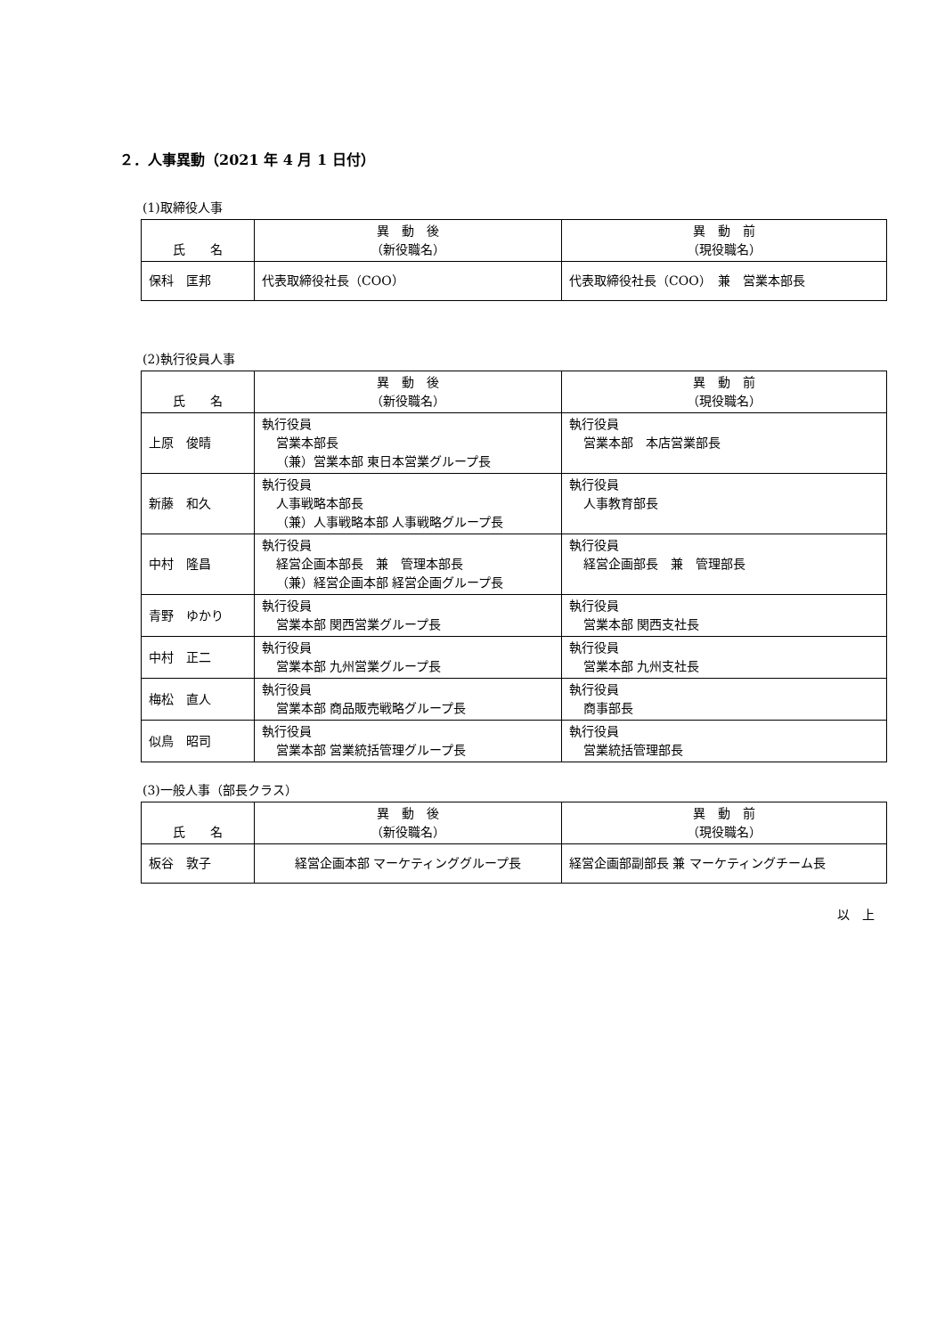２．人事異動（2021 年 4 月 1 日付）
(1)取締役人事
| 氏 名 | 異 動 後 （新役職名） | 異 動 前 （現役職名） |
| --- | --- | --- |
| 保科 匡邦 | 代表取締役社長（COO） | 代表取締役社長（COO） 兼 営業本部長 |
(2)執行役員人事
| 氏 名 | 異 動 後 （新役職名） | 異 動 前 （現役職名） |
| --- | --- | --- |
| 上原 俊晴 | 執行役員 営業本部長 （兼）営業本部 東日本営業グループ長 | 執行役員 営業本部 本店営業部長 |
| 新藤 和久 | 執行役員 人事戦略本部長 （兼）人事戦略本部 人事戦略グループ長 | 執行役員 人事教育部長 |
| 中村 隆昌 | 執行役員 経営企画本部長 兼 管理本部長 （兼）経営企画本部 経営企画グループ長 | 執行役員 経営企画部長 兼 管理部長 |
| 青野 ゆかり | 執行役員 営業本部 関西営業グループ長 | 執行役員 営業本部 関西支社長 |
| 中村 正二 | 執行役員 営業本部 九州営業グループ長 | 執行役員 営業本部 九州支社長 |
| 梅松 直人 | 執行役員 営業本部 商品販売戦略グループ長 | 執行役員 商事部長 |
| 似鳥 昭司 | 執行役員 営業本部 営業統括管理グループ長 | 執行役員 営業統括管理部長 |
(3)一般人事（部長クラス）
| 氏 名 | 異 動 後 （新役職名） | 異 動 前 （現役職名） |
| --- | --- | --- |
| 板谷 敦子 | 経営企画本部 マーケティンググループ長 | 経営企画部副部長 兼 マーケティングチーム長 |
以　上